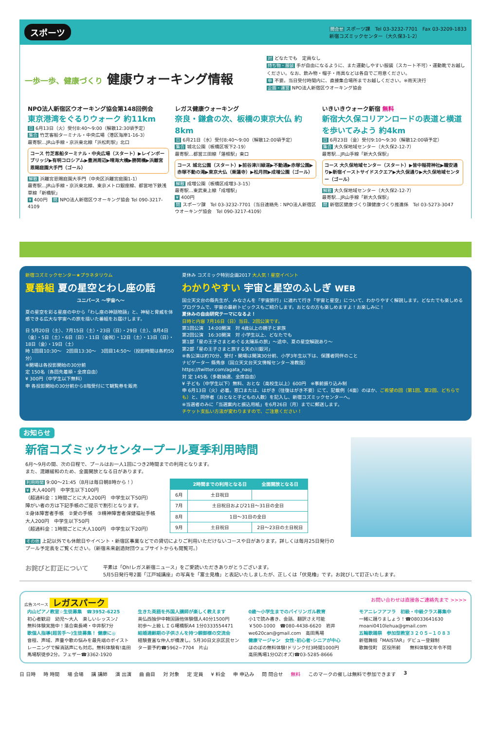スポーツ 問合せ スポーツ課　Tel 03-3232-7701　Fax 03-3209-1833
新宿コズミックセンター（大久保3-1-2）
一歩一歩、健康づくり 健康ウォーキング情報
対 どなたでも　定員なし
持ち物・服装 手が自由になるように、また運動しやすい服装（スカート不可）・運動靴でお越しください。なお、飲み物・帽子・雨具などは各自でご用意ください。
申 不要。当日受付時間内に、直接集合場所までお越しください。※雨天決行
企画・運営 NPO法人新宿区ウオーキング協会
NPO法人新宿区ウオーキング協会第148回例会
東京港湾をぐるりウォーク 約11km
日 6月13日（火）受付8:40〜9:00（解散12:30頃予定）
集合 竹芝客船ターミナル・中央広場（港区海岸1-16-3）
最寄駅…JR山手線・京浜東北線「浜松町駅」北口
コース 竹芝客船ターミナル・中央広場（スタート）▶レインボーブリッジ▶有明コロシアム▶豊洲周辺▶晴海大橋▶勝鬨橋▶浜離宮恩賜庭園大手門（ゴール）
解散 浜離宮恩賜庭園大手門（中央区浜離宮庭園1-1）
最寄駅…JR山手線・京浜東北線、東京メトロ銀座線、都営地下鉄浅草線「新橋駅」
¥ 400円　問 NPO法人新宿区ウオーキング協会 Tel 090-3217-4109
レガス健康ウォーキング
奈良・鎌倉の次、板橋の東京大仏 約8km
日 6月21日（水）受付8:40〜9:00（解散12:00頃予定）
集合 城北公園（板橋区坂下2-19）
最寄駅…都営三田線「蓮根駅」東口
コース 城北公園（スタート）▶前谷津川緑道▶不動通▶赤塚公園▶赤塚不動の滝▶東京大仏（乗蓮寺）▶松月院▶成増公園（ゴール）
解散 成増公園（板橋区成増3-3-15）
最寄駅…東武東上線「成増駅」
¥ 400円
問 スポーツ課　Tel 03-3232-7701（当日連絡先：NPO法人新宿区ウオーキング協会　Tel 090-3217-4109）
いきいきウォーク新宿 無料
新宿大久保コリアンロードの表道と横道を歩いてみよう 約4km
日 6月23日（金）受付9:10〜9:30（解散12:00頃予定）
集合 大久保地域センター（大久保2-12-7）
最寄駅…JR山手線「新大久保駅」
コース 大久保地域センター（スタート）▶皆中稲荷神社▶職安通り▶新宿イーストサイドスクエア▶大久保通り▶大久保地域センター（ゴール）
解散 大久保地域センター（大久保2-12-7）
最寄駅…JR山手線「新大久保駅」
問 新宿区健康づくり課健康づくり推進係　Tel 03-5273-3047
新宿コズミックセンター★プラネタリウム
夏番組 夏の星空とわし座の話
ユニバース 〜宇宙へ〜
夏の星空を彩る星座の中から「わし座の神話物語」と、神秘と脅威を体感できる広大な宇宙への旅を描いた番組をお届けします。
日 5月20日（土）、7月15日（土）・23日（日）・29日（土）、8月4日（金）・5日（土）・6日（日）・11日（金祝）・12日（土）・13日（日）・18日（金）・19日（土）
時 1回目10:30〜　2回目13:30〜　3回目14:50〜（投影時間は各約50分）
※開場は各投影開始の30分前
定 150名（各回先着順・全席自由）
¥ 300円（中学生以下無料）
申 各投影開始の30分前から8階受付にて観覧券を販売
夏休み コズミック特別企画2017 大人気！星空イベント
わかりやすい 宇宙と星空のふしぎ WEB
国立天文台の縣先生が、みなさんを「宇宙旅行」に連れて行き「宇宙と星空」について、わかりやすく解説します。どなたでも楽しめるプログラムで、宇宙の最新トピックスもご紹介します。おとなの方も楽しめますよ！お楽しみに！
夏休みの自由研究テーマになるよ！
日時と内容 7月16日（日）当日、2回公演です。
第1回公演　14:00開演　対 4歳以上の親子と家族
第2回公演　16:30開演　対 小学生以上、どなたでも
第1部「星の王子さまとめぐる太陽系の旅」〜途中、夏の星空解説あり〜
第2部「星の王子さまと旅する天の川銀河」
※各公演は約70分、受付・開場は開演30分前、小学3年生以下は、保護者同伴のこと
ナビゲーター 縣秀彦（国立天文台天文情報センター准教授）
https://twitter.com/agata_naoj
対 定 145名（多数抽選、全席自由）
¥ 子ども（中学生以下）無料、おとな（高校生以上）600円　※事前振り込み制
申 6月13日（火）必着。窓口または、はがき（往復はがき不要）にて、記載例（4面）のほか、ご希望の回（第1回、第2回、どちらでも）と、同伴者（おとなと子どもの人数）を記入し、新宿コズミックセンターへ。
※当選者のみに「当選案内と振込用紙」を6月26日（月）までに郵送します。
チケット支払い方法が変わりますので、ご注意ください！
お知らせ
新宿コズミックセンタープール夏季利用時間
6月〜9月の間、次の日程で、プールはお一人1回につき2時間までの利用となります。
また、混雑緩和のため、全面開放となる日があります。
利用時間 9:00〜21:45（8月は毎日朝8時から！）
¥ 大人400円　中学生以下100円
（超過料金：1時間ごとに大人200円　中学生以下50円）
障がい者の方は下記手帳のご提示で割引となります。
①身体障害者手帳　②愛の手帳　③精神障害者保健福祉手帳
大人200円　中学生以下50円
（超過料金：1時間ごとに大人100円　中学生以下20円）
| | 2時間までの利用となる日 | 全面開放となる日 |
| --- | --- | --- |
| 6月 | 土日祝日 | |
| 7月 | 土日祝日および21日〜31日の全日 | |
| 8月 | 1日〜31日の全日 | |
| 9月 | 土日祝日 | 2日〜23日の土日祝日 |
その他 上記以外でも休館日やイベント・新宿区事業などでの貸切によりご利用いただけないコースや日があります。詳しくは毎月25日発行のプール予定表をご覧ください。（新宿未来創造財団ウェブサイトからも閲覧可。）
お詫びと訂正について 平素は「Oh!レガス新宿ニュース」をご愛読いただきありがとうございます。
5月5日発行号2面「江戸城講座」の写真を「富士見櫓」と表記いたしましたが、正しくは「伏見櫓」です。お詫びして訂正いたします。
広告スペース レガスパーク お問い合わせは直接各ご連絡先まで >>>>
内山ピアノ教室☆生徒募集　☎3952-6225
初心者歓迎　幼児〜大人　楽しいレッスン♪
無料体験実施中！落合南長崎・中井駅7分
歌個人指導(超苦手〜)生徒募集！ 健康に◎
音程、声域、声量や歌の悩みを最先端のボイストレーニングで解消話声にも対応。無料体験有!高田馬場駅徒歩2分。フェザー☎3362-1920
生きた英語を外国人講師が楽しく教えます
英仏西独伊中韓国語他体験個人40分1500円
初歩〜上級ＬＩＧ曙橋駅A4 1分0333554471
結婚適齢期の子供さんを持つ親御様の交流会
経験豊富な仲人が橋渡し。5月30日文京区民センター要予約☎5962−7704　片山
0歳〜小学生までのバイリンガル教育
小1で読み書き、会話、翻訳さえ可能
￥500-1000　☎080-4438-6620　岩井
we620can@gmail.com　高田馬場
健康マージャン　女性･初心者･シニアが中心
ほのぼの無料体験!ドリンク付3時間1000円
高田馬場1分OZ(オズ)☎03-5285-8666
モアニレフアフラ　初級・中級クラス募集中
一緒に踊りましょう！☎08033641630
moani0410lehua@gmail.com
五輪歌踊祭　参加型教室３２０５−１０８３
新宿舞妓「MAISTAR」デビュー登録制
歌舞伎町　区役所前　　無料体験又年令不問
日 日時 時 時間 場 会場 講 講師 演 出演 曲 曲目 対 対象 定 定員 ¥ 料金 申 申込み 問 問合せ 無料 このマークの催しは無料で参加できます 3